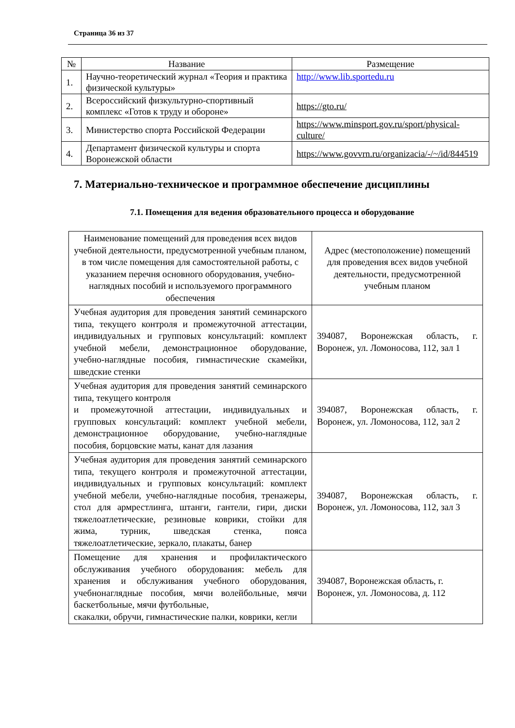Страница 36 из 37
| № | Название | Размещение |
| 1. | Научно-теоретический журнал «Теория и практика физической культуры» | http://www.lib.sportedu.ru |
| 2. | Всероссийский физкультурно-спортивный комплекс «Готов к труду и обороне» | https://gto.ru/ |
| 3. | Министерство спорта Российской Федерации | https://www.minsport.gov.ru/sport/physical-culture/ |
| 4. | Департамент физической культуры и спорта Воронежской области | https://www.govvrn.ru/organizacia/-/~/id/844519 |
7. Материально-техническое и программное обеспечение дисциплины
7.1. Помещения для ведения образовательного процесса и оборудование
| Наименование помещений для проведения всех видов учебной деятельности, предусмотренной учебным планом, в том числе помещения для самостоятельной работы, с указанием перечня основного оборудования, учебно-наглядных пособий и используемого программного обеспечения | Адрес (местоположение) помещений для проведения всех видов учебной деятельности, предусмотренной учебным планом |
| Учебная аудитория для проведения занятий семинарского типа, текущего контроля и промежуточной аттестации, индивидуальных и групповых консультаций: комплект учебной мебели, демонстрационное оборудование, учебно-наглядные пособия, гимнастические скамейки, шведские стенки | 394087, Воронежская область, г. Воронеж, ул. Ломоносова, 112, зал 1 |
| Учебная аудитория для проведения занятий семинарского типа, текущего контроля и промежуточной аттестации, индивидуальных и групповых консультаций: комплект учебной мебели, демонстрационное оборудование, учебно-наглядные пособия, борцовские маты, канат для лазания | 394087, Воронежская область, г. Воронеж, ул. Ломоносова, 112, зал 2 |
| Учебная аудитория для проведения занятий семинарского типа, текущего контроля и промежуточной аттестации, индивидуальных и групповых консультаций: комплект учебной мебели, учебно-наглядные пособия, тренажеры, стол для армрестлинга, штанги, гантели, гири, диски тяжелоатлетические, резиновые коврики, стойки для жима, турник, шведская стенка, пояса тяжелоатлетические, зеркало, плакаты, банер | 394087, Воронежская область, г. Воронеж, ул. Ломоносова, 112, зал 3 |
| Помещение для хранения и профилактического обслуживания учебного оборудования: мебель для хранения и обслуживания учебного оборудования, учебнонаглядные пособия, мячи волейбольные, мячи баскетбольные, мячи футбольные, скакалки, обручи, гимнастические палки, коврики, кегли | 394087, Воронежская область, г. Воронеж, ул. Ломоносова, д. 112 |